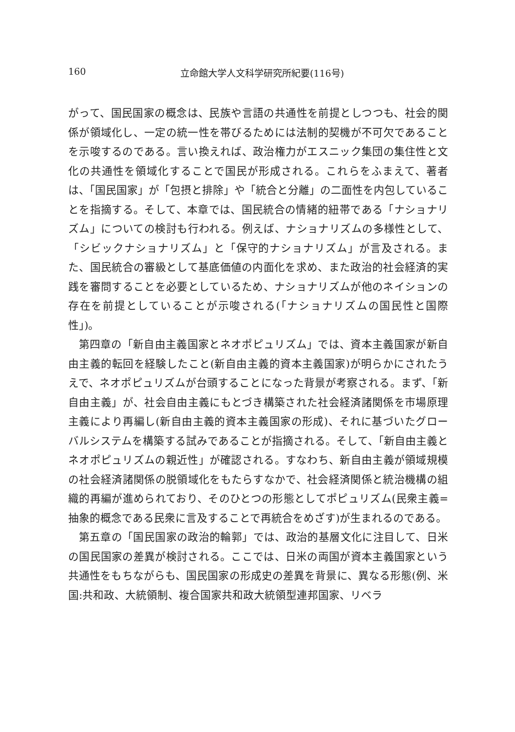160 立命館大学人文科学研究所紀要(116号)
がって、国民国家の概念は、民族や言語の共通性を前提としつつも、社会的関係が領域化し、一定の統一性を帯びるためには法制的契機が不可欠であることを示唆するのである。言い換えれば、政治権力がエスニック集団の集住性と文化の共通性を領域化することで国民が形成される。これらをふまえて、著者は、「国民国家」が「包摂と排除」や「統合と分離」の二面性を内包していることを指摘する。そして、本章では、国民統合の情緒的紐帯である「ナショナリズム」についての検討も行われる。例えば、ナショナリズムの多様性として、「シビックナショナリズム」と「保守的ナショナリズム」が言及される。また、国民統合の審級として基底価値の内面化を求め、また政治的社会経済的実践を審問することを必要としているため、ナショナリズムが他のネイションの存在を前提としていることが示唆される(「ナショナリズムの国民性と国際性」)。
第四章の「新自由主義国家とネオポピュリズム」では、資本主義国家が新自由主義的転回を経験したこと(新自由主義的資本主義国家)が明らかにされたうえで、ネオポピュリズムが台頭することになった背景が考察される。まず、「新自由主義」が、社会自由主義にもとづき構築された社会経済諸関係を市場原理主義により再編し(新自由主義的資本主義国家の形成)、それに基づいたグローバルシステムを構築する試みであることが指摘される。そして、「新自由主義とネオポピュリズムの親近性」が確認される。すなわち、新自由主義が領域規模の社会経済諸関係の脱領域化をもたらすなかで、社会経済関係と統治機構の組織的再編が進められており、そのひとつの形態としてポピュリズム(民衆主義=抽象的概念である民衆に言及することで再統合をめざす)が生まれるのである。
第五章の「国民国家の政治的輪郭」では、政治的基層文化に注目して、日米の国民国家の差異が検討される。ここでは、日米の両国が資本主義国家という共通性をもちながらも、国民国家の形成史の差異を背景に、異なる形態(例、米国:共和政、大統領制、複合国家共和政大統領型連邦国家、リベラ